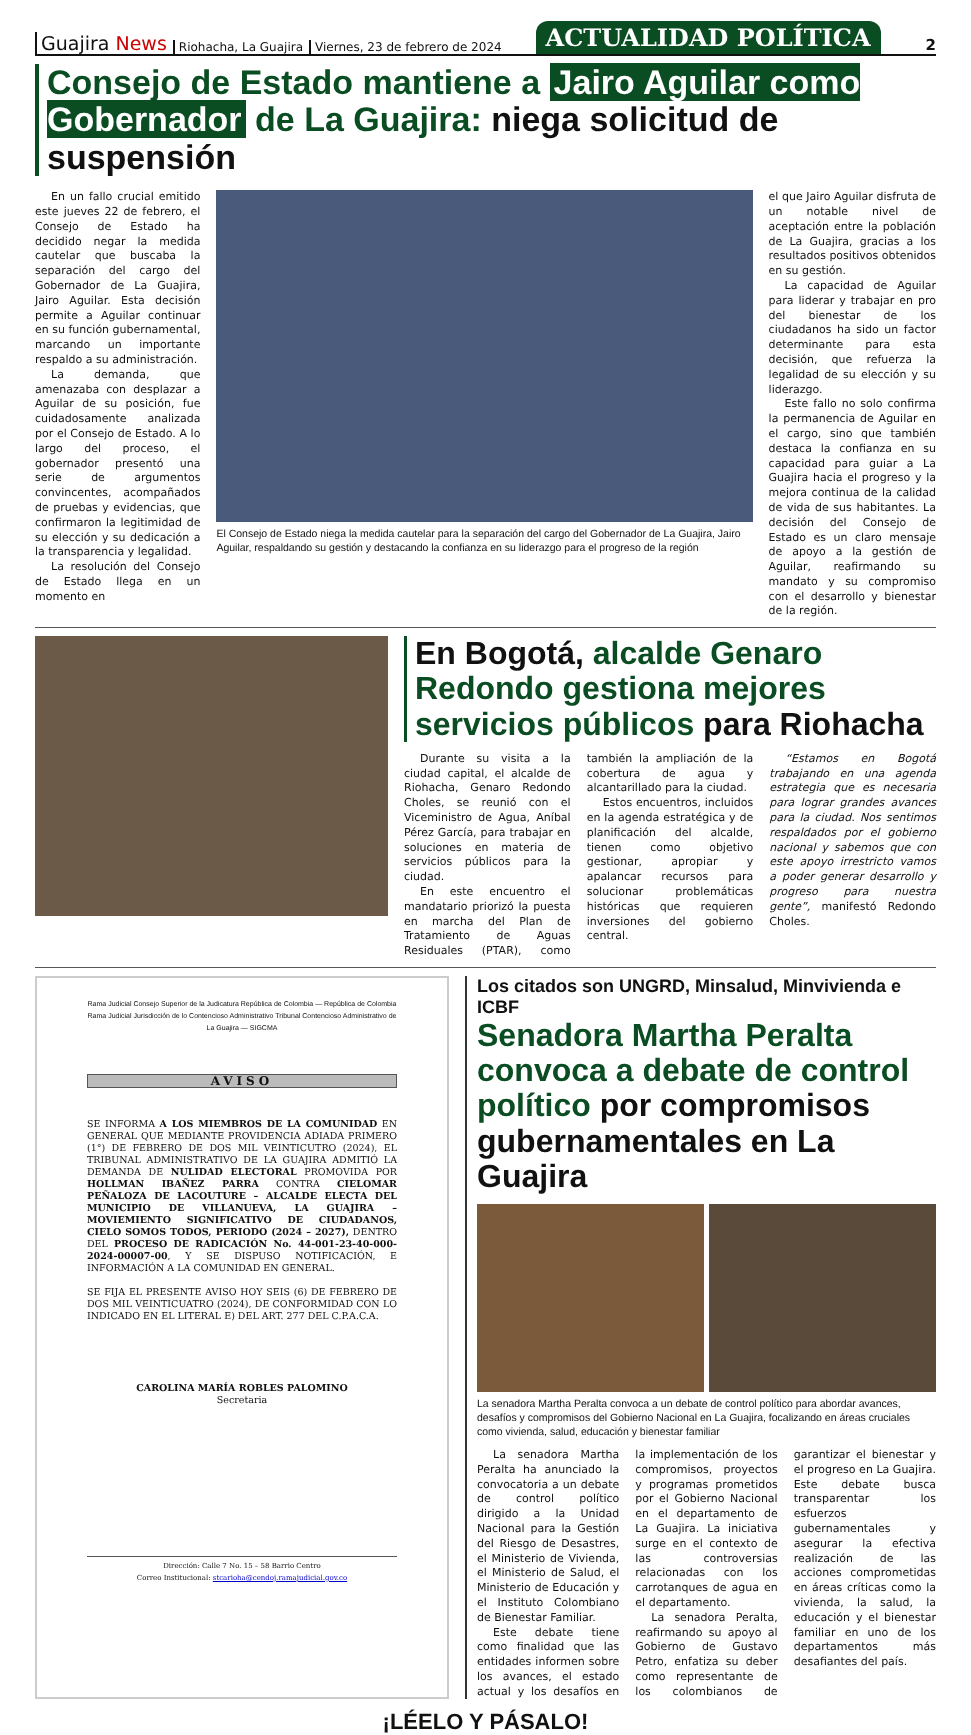Guajira News Riohacha, La Guajira Viernes, 23 de febrero de 2024
ACTUALIDAD POLÍTICA
2
Consejo de Estado mantiene a Jairo Aguilar como Gobernador de La Guajira: niega solicitud de suspensión
En un fallo crucial emitido este jueves 22 de febrero, el Consejo de Estado ha decidido negar la medida cautelar que buscaba la separación del cargo del Gobernador de La Guajira, Jairo Aguilar. Esta decisión permite a Aguilar continuar en su función gubernamental, marcando un importante respaldo a su administración.
La demanda, que amenazaba con desplazar a Aguilar de su posición, fue cuidadosamente analizada por el Consejo de Estado. A lo largo del proceso, el gobernador presentó una serie de argumentos convincentes, acompañados de pruebas y evidencias, que confirmaron la legitimidad de su elección y su dedicación a la transparencia y legalidad.
La resolución del Consejo de Estado llega en un momento en
El Consejo de Estado niega la medida cautelar para la separación del cargo del Gobernador de La Guajira, Jairo Aguilar, respaldando su gestión y destacando la confianza en su liderazgo para el progreso de la región
el que Jairo Aguilar disfruta de un notable nivel de aceptación entre la población de La Guajira, gracias a los resultados positivos obtenidos en su gestión.
La capacidad de Aguilar para liderar y trabajar en pro del bienestar de los ciudadanos ha sido un factor determinante para esta decisión, que refuerza la legalidad de su elección y su liderazgo.
Este fallo no solo confirma la permanencia de Aguilar en el cargo, sino que también destaca la confianza en su capacidad para guiar a La Guajira hacia el progreso y la mejora continua de la calidad de vida de sus habitantes. La decisión del Consejo de Estado es un claro mensaje de apoyo a la gestión de Aguilar, reafirmando su mandato y su compromiso con el desarrollo y bienestar de la región.
En Bogotá, alcalde Genaro Redondo gestiona mejores servicios públicos para Riohacha
Durante su visita a la ciudad capital, el alcalde de Riohacha, Genaro Redondo Choles, se reunió con el Viceministro de Agua, Aníbal Pérez García, para trabajar en soluciones en materia de servicios públicos para la ciudad.
En este encuentro el mandatario priorizó la puesta en marcha del Plan de Tratamiento de Aguas Residuales (PTAR), como también la ampliación de la cobertura de agua y alcantarillado para la ciudad.
Estos encuentros, incluidos en la agenda estratégica y de planificación del alcalde, tienen como objetivo gestionar, apropiar y apalancar recursos para solucionar problemáticas históricas que requieren inversiones del gobierno central.
“Estamos en Bogotá trabajando en una agenda estrategia que es necesaria para lograr grandes avances para la ciudad. Nos sentimos respaldados por el gobierno nacional y sabemos que con este apoyo irrestricto vamos a poder generar desarrollo y progreso para nuestra gente”, manifestó Redondo Choles.
Rama Judicial Consejo Superior de la Judicatura República de Colombia — República de Colombia Rama Judicial Jurisdicción de lo Contencioso Administrativo Tribunal Contencioso Administrativo de La Guajira — SIGCMA
AVISO
SE INFORMA A LOS MIEMBROS DE LA COMUNIDAD EN GENERAL QUE MEDIANTE PROVIDENCIA ADIADA PRIMERO (1°) DE FEBRERO DE DOS MIL VEINTICUTRO (2024), EL TRIBUNAL ADMINISTRATIVO DE LA GUAJIRA ADMITIÓ LA DEMANDA DE NULIDAD ELECTORAL PROMOVIDA POR HOLLMAN IBAÑEZ PARRA CONTRA CIELOMAR PEÑALOZA DE LACOUTURE – ALCALDE ELECTA DEL MUNICIPIO DE VILLANUEVA, LA GUAJIRA – MOVIEMIENTO SIGNIFICATIVO DE CIUDADANOS, CIELO SOMOS TODOS, PERIODO (2024 – 2027), DENTRO DEL PROCESO DE RADICACIÓN No. 44-001-23-40-000-2024-00007-00, Y SE DISPUSO NOTIFICACIÓN, E INFORMACIÓN A LA COMUNIDAD EN GENERAL.
SE FIJA EL PRESENTE AVISO HOY SEIS (6) DE FEBRERO DE DOS MIL VEINTICUATRO (2024), DE CONFORMIDAD CON LO INDICADO EN EL LITERAL E) DEL ART. 277 DEL C.P.A.C.A.
CAROLINA MARÍA ROBLES PALOMINO
Secretaria
Dirección: Calle 7 No. 15 – 58 Barrio Centro
Correo Institucional: stcarioha@cendoj.ramajudicial.gov.co
Los citados son UNGRD, Minsalud, Minvivienda e ICBF
Senadora Martha Peralta convoca a debate de control político por compromisos gubernamentales en La Guajira
La senadora Martha Peralta convoca a un debate de control político para abordar avances, desafíos y compromisos del Gobierno Nacional en La Guajira, focalizando en áreas cruciales como vivienda, salud, educación y bienestar familiar
La senadora Martha Peralta ha anunciado la convocatoria a un debate de control político dirigido a la Unidad Nacional para la Gestión del Riesgo de Desastres, el Ministerio de Vivienda, el Ministerio de Salud, el Ministerio de Educación y el Instituto Colombiano de Bienestar Familiar.
Este debate tiene como finalidad que las entidades informen sobre los avances, el estado actual y los desafíos en la implementación de los compromisos, proyectos y programas prometidos por el Gobierno Nacional en el departamento de La Guajira. La iniciativa surge en el contexto de las controversias relacionadas con los carrotanques de agua en el departamento.
La senadora Peralta, reafirmando su apoyo al Gobierno de Gustavo Petro, enfatiza su deber como representante de los colombianos de garantizar el bienestar y el progreso en La Guajira. Este debate busca transparentar los esfuerzos gubernamentales y asegurar la efectiva realización de las acciones comprometidas en áreas críticas como la vivienda, la salud, la educación y el bienestar familiar en uno de los departamentos más desafiantes del país.
¡LÉELO Y PÁSALO!